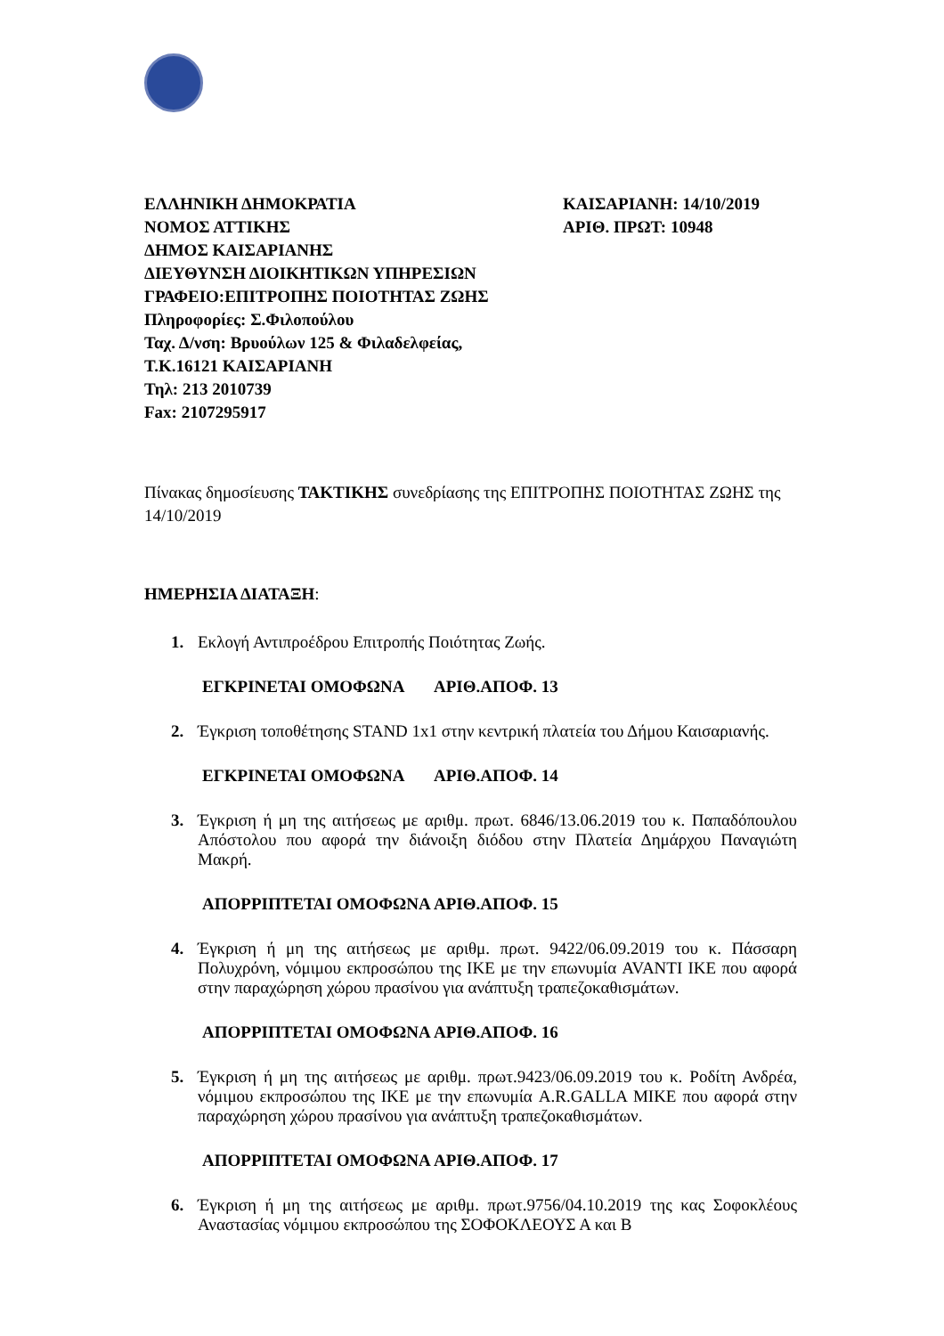ΕΛΛΗΝΙΚΗ ΔΗΜΟΚΡΑΤΙΑ
ΝΟΜΟΣ ΑΤΤΙΚΗΣ
ΔΗΜΟΣ ΚΑΙΣΑΡΙΑΝΗΣ
ΔΙΕΥΘΥΝΣΗ ΔΙΟΙΚΗΤΙΚΩΝ ΥΠΗΡΕΣΙΩΝ
ΓΡΑΦΕΙΟ:ΕΠΙΤΡΟΠΗΣ ΠΟΙΟΤΗΤΑΣ ΖΩΗΣ
Πληροφορίες: Σ.Φιλοπούλου
Ταχ. Δ/νση: Βρυούλων 125 & Φιλαδελφείας,
Τ.Κ.16121 ΚΑΙΣΑΡΙΑΝΗ
Τηλ: 213 2010739
Fax: 2107295917
ΚΑΙΣΑΡΙΑΝΗ: 14/10/2019
ΑΡΙΘ. ΠΡΩΤ: 10948
Πίνακας δημοσίευσης ΤΑΚΤΙΚΗΣ συνεδρίασης της ΕΠΙΤΡΟΠΗΣ ΠΟΙΟΤΗΤΑΣ ΖΩΗΣ της 14/10/2019
ΗΜΕΡΗΣΙΑ ΔΙΑΤΑΞΗ:
1. Εκλογή Αντιπροέδρου Επιτροπής Ποιότητας Ζωής.
ΕΓΚΡΙΝΕΤΑΙ ΟΜΟΦΩΝΑ ΑΡΙΘ.ΑΠΟΦ. 13
2. Έγκριση τοποθέτησης STAND 1x1 στην κεντρική πλατεία του Δήμου Καισαριανής.
ΕΓΚΡΙΝΕΤΑΙ ΟΜΟΦΩΝΑ ΑΡΙΘ.ΑΠΟΦ. 14
3. Έγκριση ή μη της αιτήσεως με αριθμ. πρωτ. 6846/13.06.2019 του κ. Παπαδόπουλου Απόστολου που αφορά την διάνοιξη διόδου στην Πλατεία Δημάρχου Παναγιώτη Μακρή.
ΑΠΟΡΡΙΠΤΕΤΑΙ ΟΜΟΦΩΝΑ ΑΡΙΘ.ΑΠΟΦ. 15
4. Έγκριση ή μη της αιτήσεως με αριθμ. πρωτ. 9422/06.09.2019 του κ. Πάσσαρη Πολυχρόνη, νόμιμου εκπροσώπου της ΙΚΕ με την επωνυμία AVANTI ΙΚΕ που αφορά στην παραχώρηση χώρου πρασίνου για ανάπτυξη τραπεζοκαθισμάτων.
ΑΠΟΡΡΙΠΤΕΤΑΙ ΟΜΟΦΩΝΑ ΑΡΙΘ.ΑΠΟΦ. 16
5. Έγκριση ή μη της αιτήσεως με αριθμ. πρωτ.9423/06.09.2019 του κ. Ροδίτη Ανδρέα, νόμιμου εκπροσώπου της ΙΚΕ με την επωνυμία A.R.GALLA ΜΙΚΕ που αφορά στην παραχώρηση χώρου πρασίνου για ανάπτυξη τραπεζοκαθισμάτων.
ΑΠΟΡΡΙΠΤΕΤΑΙ ΟΜΟΦΩΝΑ ΑΡΙΘ.ΑΠΟΦ. 17
6. Έγκριση ή μη της αιτήσεως με αριθμ. πρωτ.9756/04.10.2019 της κας Σοφοκλέους Αναστασίας νόμιμου εκπροσώπου της ΣΟΦΟΚΛΕΟΥΣ Α και Β